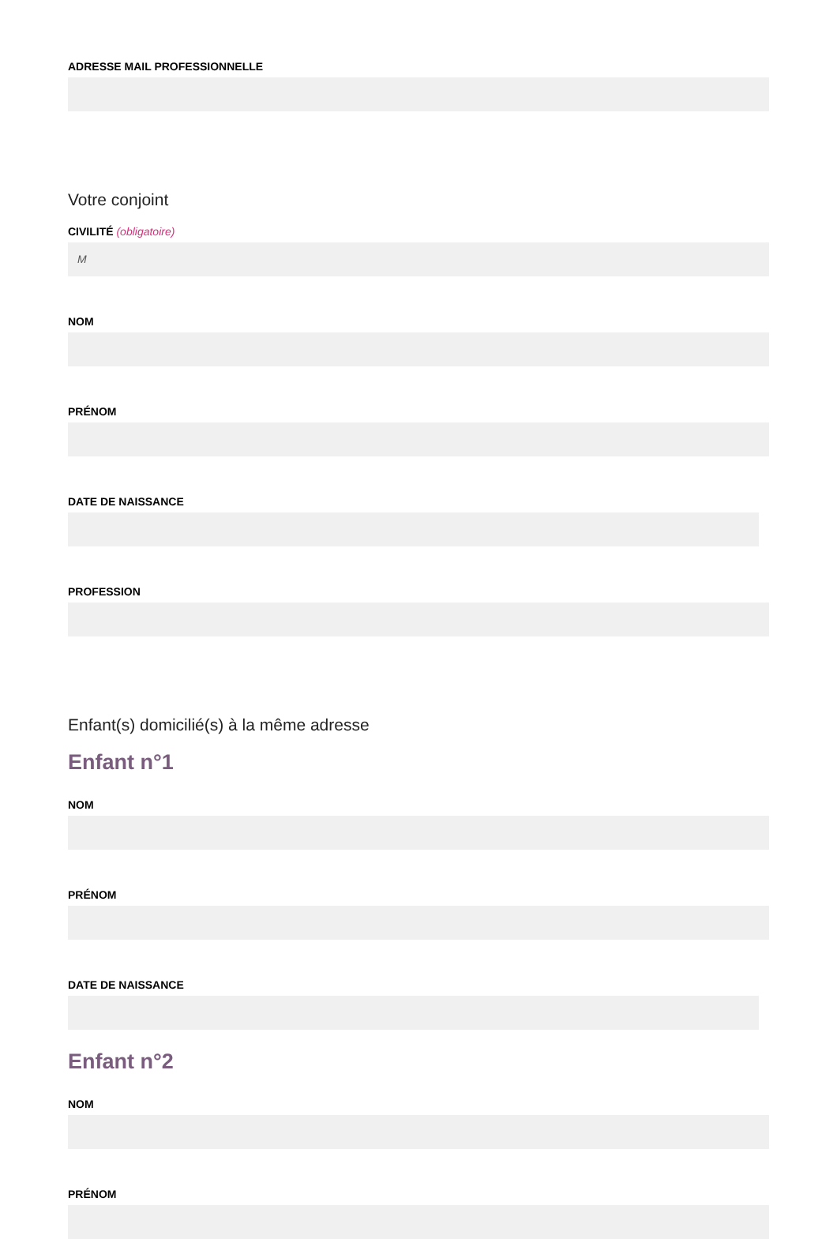ADRESSE MAIL PROFESSIONNELLE
Votre conjoint
CIVILITÉ (obligatoire)
M
NOM
PRÉNOM
DATE DE NAISSANCE
PROFESSION
Enfant(s) domicilié(s) à la même adresse
Enfant n°1
NOM
PRÉNOM
DATE DE NAISSANCE
Enfant n°2
NOM
PRÉNOM